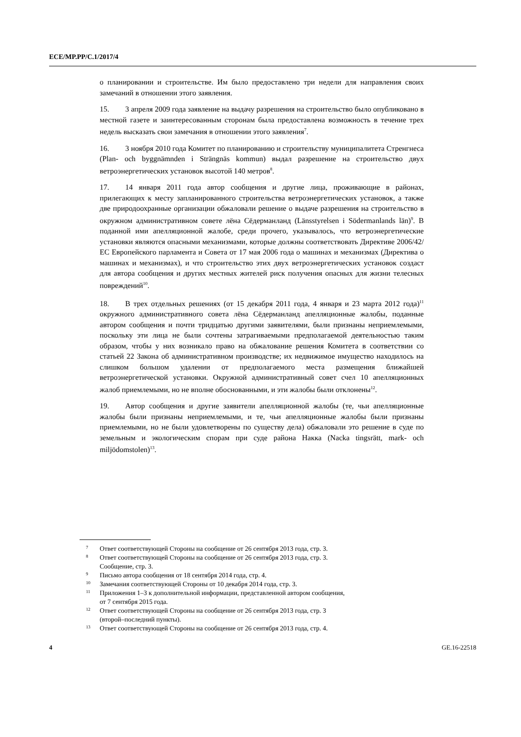ECE/MP.PP/C.1/2017/4
о планировании и строительстве. Им было предоставлено три недели для направления своих замечаний в отношении этого заявления.
15. 3 апреля 2009 года заявление на выдачу разрешения на строительство было опубликовано в местной газете и заинтересованным сторонам была предоставлена возможность в течение трех недель высказать свои замечания в отношении этого заявления<sup>7</sup>.
16. 3 ноября 2010 года Комитет по планированию и строительству муниципалитета Стренгнеса (Plan- och byggnämnden i Strängnäs kommun) выдал разрешение на строительство двух ветроэнергетических установок высотой 140 метров<sup>8</sup>.
17. 14 января 2011 года автор сообщения и другие лица, проживающие в районах, прилегающих к месту запланированного строительства ветроэнергетических установок, а также две природоохранные организации обжаловали решение о выдаче разрешения на строительство в окружном административном совете лёна Сёдерманланд (Länsstyrelsen i Södermanlands län)<sup>9</sup>. В поданной ими апелляционной жалобе, среди прочего, указывалось, что ветроэнергетические установки являются опасными механизмами, которые должны соответствовать Директиве 2006/42/ЕС Европейского парламента и Совета от 17 мая 2006 года о машинах и механизмах (Директива о машинах и механизмах), и что строительство этих двух ветроэнергетических установок создаст для автора сообщения и других местных жителей риск получения опасных для жизни телесных повреждений<sup>10</sup>.
18. В трех отдельных решениях (от 15 декабря 2011 года, 4 января и 23 марта 2012 года)<sup>11</sup> окружного административного совета лёна Сёдерманланд апелляционные жалобы, поданные автором сообщения и почти тридцатью другими заявителями, были признаны неприемлемыми, поскольку эти лица не были сочтены затрагиваемыми предполагаемой деятельностью таким образом, чтобы у них возникало право на обжалование решения Комитета в соответствии со статьей 22 Закона об административном производстве; их недвижимое имущество находилось на слишком большом удалении от предполагаемого места размещения ближайшей ветроэнергетической установки. Окружной административный совет счел 10 апелляционных жалоб приемлемыми, но не вполне обоснованными, и эти жалобы были отклонены<sup>12</sup>.
19. Автор сообщения и другие заявители апелляционной жалобы (те, чьи апелляционные жалобы были признаны неприемлемыми, и те, чьи апелляционные жалобы были признаны приемлемыми, но не были удовлетворены по существу дела) обжаловали это решение в суде по земельным и экологическим спорам при суде района Накка (Nacka tingsrätt, mark- och miljödomstolen)<sup>13</sup>.
7 Ответ соответствующей Стороны на сообщение от 26 сентября 2013 года, стр. 3.
8 Ответ соответствующей Стороны на сообщение от 26 сентября 2013 года, стр. 3.
Сообщение, стр. 3.
9 Письмо автора сообщения от 18 сентября 2014 года, стр. 4.
10 Замечания соответствующей Стороны от 10 декабря 2014 года, стр. 3.
11 Приложения 1–3 к дополнительной информации, представленной автором сообщения,
от 7 сентября 2015 года.
12 Ответ соответствующей Стороны на сообщение от 26 сентября 2013 года, стр. 3
(второй–последний пункты).
13 Ответ соответствующей Стороны на сообщение от 26 сентября 2013 года, стр. 4.
4 GE.16-22518